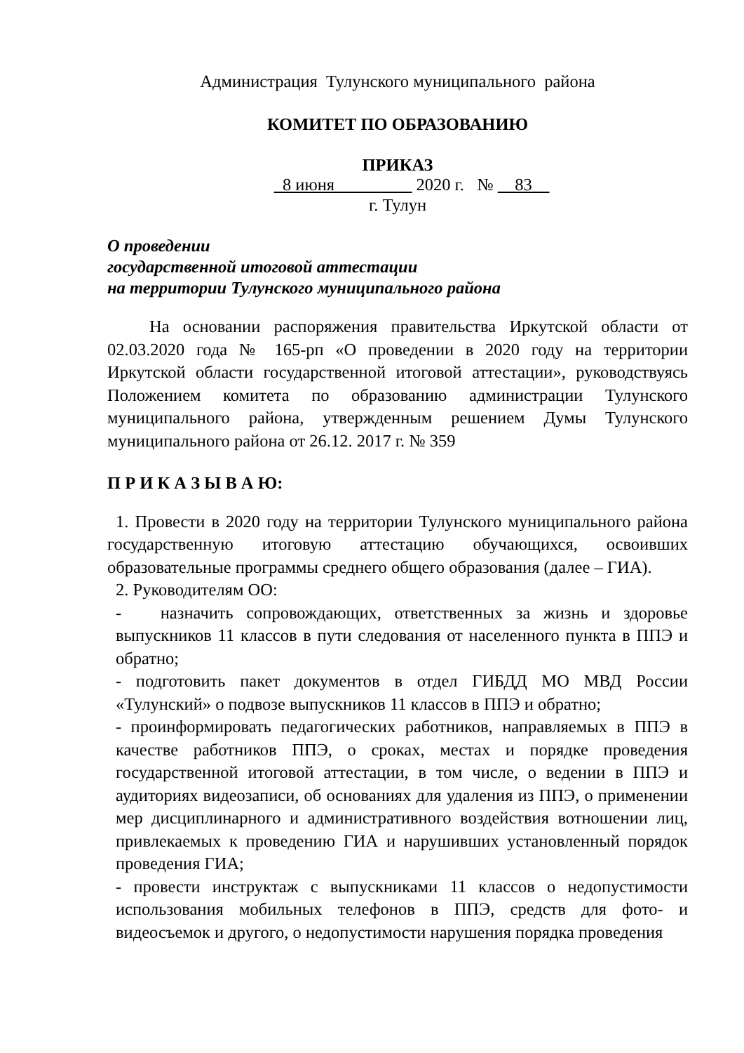Администрация Тулунского муниципального района
КОМИТЕТ ПО ОБРАЗОВАНИЮ
ПРИКАЗ
_8 июня_________ 2020 г. № __83__
г. Тулун
О проведении
государственной итоговой аттестации
на территории Тулунского муниципального района
На основании распоряжения правительства Иркутской области от 02.03.2020 года № 165-рп «О проведении в 2020 году на территории Иркутской области государственной итоговой аттестации», руководствуясь Положением комитета по образованию администрации Тулунского муниципального района, утвержденным решением Думы Тулунского муниципального района от 26.12. 2017 г. № 359
П Р И К А З Ы В А Ю:
1. Провести в 2020 году на территории Тулунского муниципального района государственную итоговую аттестацию обучающихся, освоивших образовательные программы среднего общего образования (далее – ГИА).
2. Руководителям ОО:
- назначить сопровождающих, ответственных за жизнь и здоровье выпускников 11 классов в пути следования от населенного пункта в ППЭ и обратно;
- подготовить пакет документов в отдел ГИБДД МО МВД России «Тулунский» о подвозе выпускников 11 классов в ППЭ и обратно;
- проинформировать педагогических работников, направляемых в ППЭ в качестве работников ППЭ, о сроках, местах и порядке проведения государственной итоговой аттестации, в том числе, о ведении в ППЭ и аудиториях видеозаписи, об основаниях для удаления из ППЭ, о применении мер дисциплинарного и административного воздействия вотношении лиц, привлекаемых к проведению ГИА и нарушивших установленный порядок проведения ГИА;
- провести инструктаж с выпускниками 11 классов о недопустимости использования мобильных телефонов в ППЭ, средств для фото- и видеосъемок и другого, о недопустимости нарушения порядка проведения